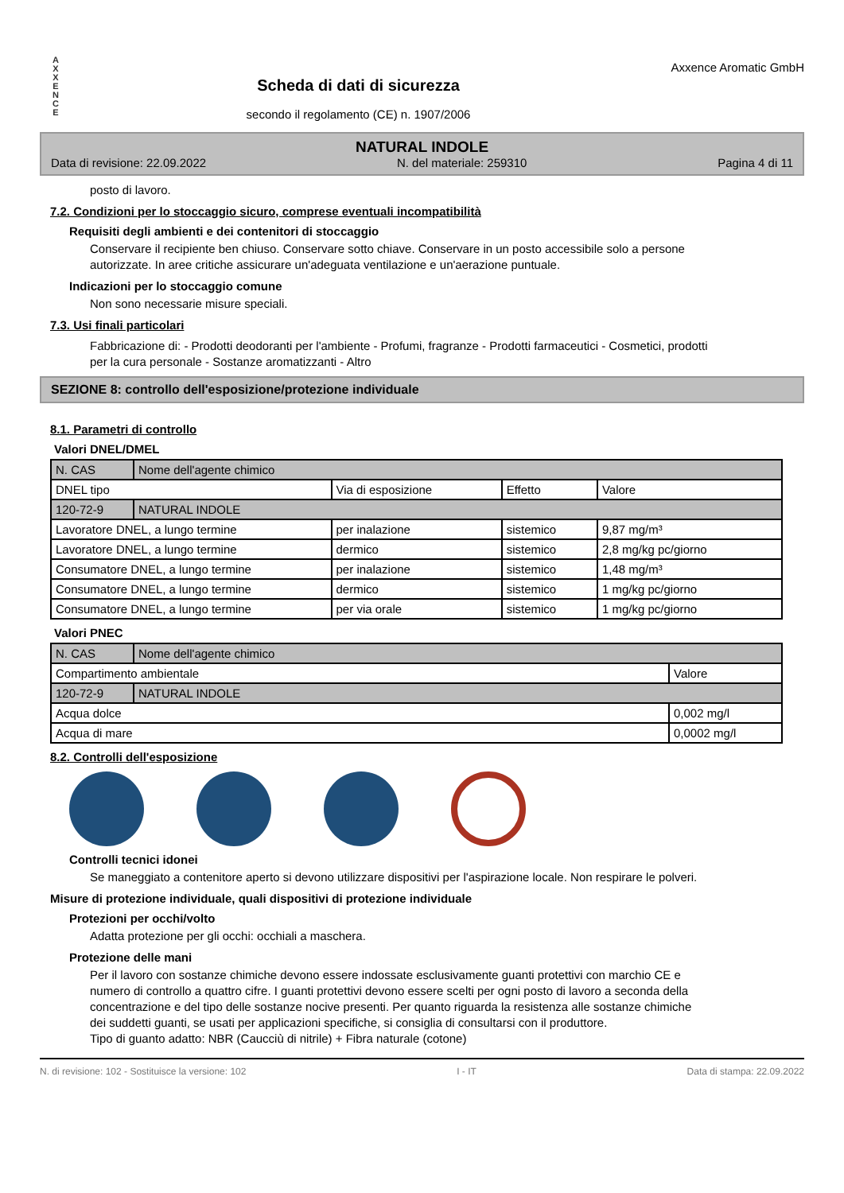A
X
X
E
N
C
E
Scheda di dati di sicurezza
secondo il regolamento (CE) n. 1907/2006
Axxence Aromatic GmbH
NATURAL INDOLE
Data di revisione: 22.09.2022 N. del materiale: 259310 Pagina 4 di 11
posto di lavoro.
7.2. Condizioni per lo stoccaggio sicuro, comprese eventuali incompatibilità
Requisiti degli ambienti e dei contenitori di stoccaggio
Conservare il recipiente ben chiuso. Conservare sotto chiave. Conservare in un posto accessibile solo a persone autorizzate. In aree critiche assicurare un'adeguata ventilazione e un'aerazione puntuale.
Indicazioni per lo stoccaggio comune
Non sono necessarie misure speciali.
7.3. Usi finali particolari
Fabbricazione di: - Prodotti deodoranti per l'ambiente - Profumi, fragranze - Prodotti farmaceutici - Cosmetici, prodotti per la cura personale - Sostanze aromatizzanti - Altro
SEZIONE 8: controllo dell'esposizione/protezione individuale
8.1. Parametri di controllo
Valori DNEL/DMEL
| N. CAS | Nome dell'agente chimico | | | |
| DNEL tipo | | Via di esposizione | Effetto | Valore |
| 120-72-9 | NATURAL INDOLE | | | |
| Lavoratore DNEL, a lungo termine | | per inalazione | sistemico | 9,87 mg/m³ |
| Lavoratore DNEL, a lungo termine | | dermico | sistemico | 2,8 mg/kg pc/giorno |
| Consumatore DNEL, a lungo termine | | per inalazione | sistemico | 1,48 mg/m³ |
| Consumatore DNEL, a lungo termine | | dermico | sistemico | 1 mg/kg pc/giorno |
| Consumatore DNEL, a lungo termine | | per via orale | sistemico | 1 mg/kg pc/giorno |
Valori PNEC
| N. CAS | Nome dell'agente chimico | |
| Compartimento ambientale | | Valore |
| 120-72-9 | NATURAL INDOLE | |
| Acqua dolce | | 0,002 mg/l |
| Acqua di mare | | 0,0002 mg/l |
8.2. Controlli dell'esposizione
Controlli tecnici idonei
Se maneggiato a contenitore aperto si devono utilizzare dispositivi per l'aspirazione locale. Non respirare le polveri.
Misure di protezione individuale, quali dispositivi di protezione individuale
Protezioni per occhi/volto
Adatta protezione per gli occhi: occhiali a maschera.
Protezione delle mani
Per il lavoro con sostanze chimiche devono essere indossate esclusivamente guanti protettivi con marchio CE e numero di controllo a quattro cifre. I guanti protettivi devono essere scelti per ogni posto di lavoro a seconda della concentrazione e del tipo delle sostanze nocive presenti. Per quanto riguarda la resistenza alle sostanze chimiche dei suddetti guanti, se usati per applicazioni specifiche, si consiglia di consultarsi con il produttore.
Tipo di guanto adatto: NBR (Caucciù di nitrile) + Fibra naturale (cotone)
N. di revisione: 102 - Sostituisce la versione: 102 I - IT Data di stampa: 22.09.2022